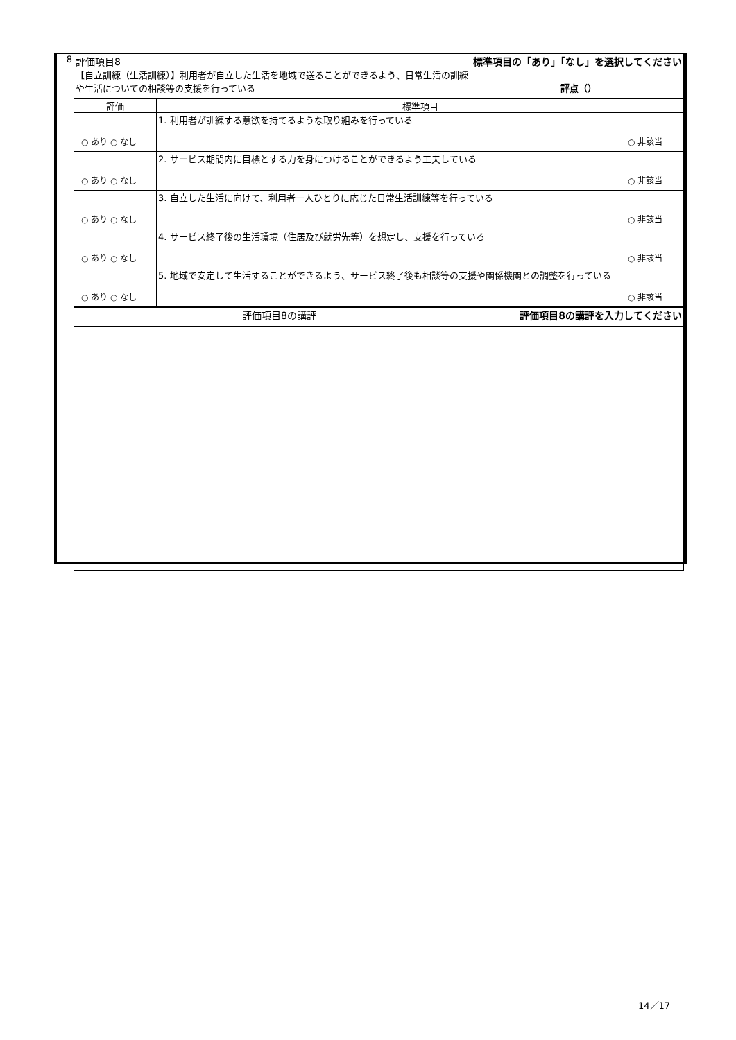| 8 | 評価項目8 標準項目の「あり」「なし」を選択してください 【自立訓練（生活訓練）】利用者が自立した生活を地域で送ることができるよう、日常生活の訓練 や生活についての相談等の支援を行っている 評点（） | | |
| | 評価 | 標準項目 | |
| | ○ あり ○ なし | 1. 利用者が訓練する意欲を持てるような取り組みを行っている | ○ 非該当 |
| | ○ あり ○ なし | 2. サービス期間内に目標とする力を身につけることができるよう工夫している | ○ 非該当 |
| | ○ あり ○ なし | 3. 自立した生活に向けて、利用者一人ひとりに応じた日常生活訓練等を行っている | ○ 非該当 |
| | ○ あり ○ なし | 4. サービス終了後の生活環境（住居及び就労先等）を想定し、支援を行っている | ○ 非該当 |
| | ○ あり ○ なし | 5. 地域で安定して生活することができるよう、サービス終了後も相談等の支援や関係機関との調整を行っている | ○ 非該当 |
| | 評価項目8の講評 評価項目8の講評を入力してください | | |
14／17